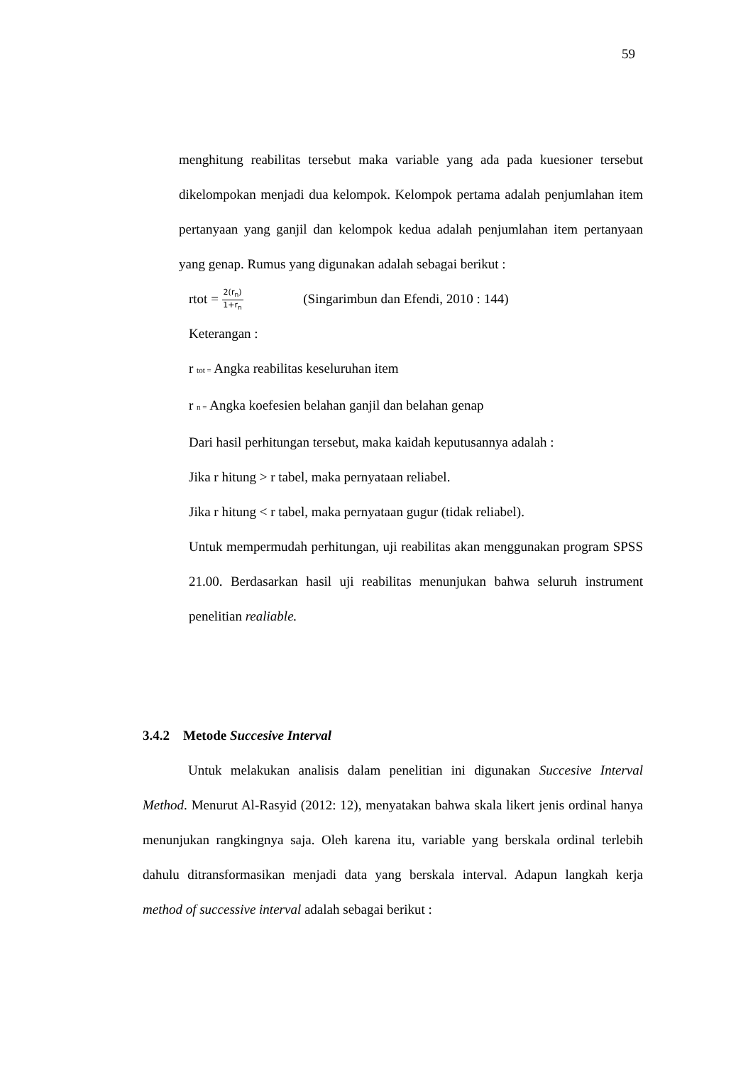59
menghitung reabilitas tersebut maka variable yang ada pada kuesioner tersebut dikelompokan menjadi dua kelompok. Kelompok pertama adalah penjumlahan item pertanyaan yang ganjil dan kelompok kedua adalah penjumlahan item pertanyaan yang genap. Rumus yang digunakan adalah sebagai berikut :
rtot = 2(r<sub>n</sub>) 1+r<sub>n</sub> (Singarimbun dan Efendi, 2010 : 144)
Keterangan :
r tot = Angka reabilitas keseluruhan item
r n = Angka koefesien belahan ganjil dan belahan genap
Dari hasil perhitungan tersebut, maka kaidah keputusannya adalah :
Jika r hitung > r tabel, maka pernyataan reliabel.
Jika r hitung < r tabel, maka pernyataan gugur (tidak reliabel).
Untuk mempermudah perhitungan, uji reabilitas akan menggunakan program SPSS 21.00. Berdasarkan hasil uji reabilitas menunjukan bahwa seluruh instrument penelitian realiable.
3.4.2 Metode Succesive Interval
Untuk melakukan analisis dalam penelitian ini digunakan Succesive Interval Method. Menurut Al-Rasyid (2012: 12), menyatakan bahwa skala likert jenis ordinal hanya menunjukan rangkingnya saja. Oleh karena itu, variable yang berskala ordinal terlebih dahulu ditransformasikan menjadi data yang berskala interval. Adapun langkah kerja method of successive interval adalah sebagai berikut :